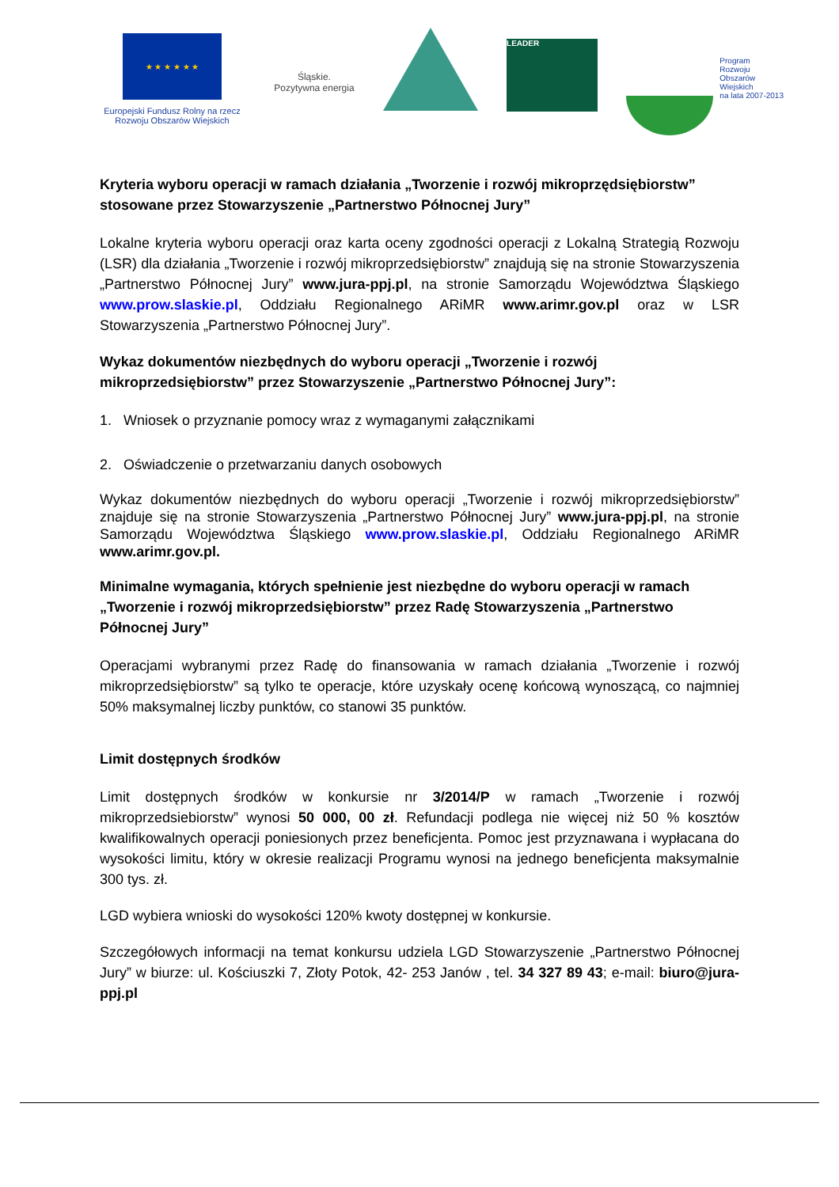★ ★ ★ ★ ★ ★
Europejski Fundusz Rolny na rzecz Rozwoju Obszarów Wiejskich
Śląskie.
Pozytywna energia
LEADER
Program
Rozwoju
Obszarów
Wiejskich
na lata 2007-2013
Kryteria wyboru operacji w ramach działania „Tworzenie i rozwój mikroprzędsiębiorstw” stosowane przez Stowarzyszenie „Partnerstwo Północnej Jury”
Lokalne kryteria wyboru operacji oraz karta oceny zgodności operacji z Lokalną Strategią Rozwoju (LSR) dla działania „Tworzenie i rozwój mikroprzedsiębiorstw” znajdują się na stronie Stowarzyszenia „Partnerstwo Północnej Jury” www.jura-ppj.pl, na stronie Samorządu Województwa Śląskiego www.prow.slaskie.pl, Oddziału Regionalnego ARiMR www.arimr.gov.pl oraz w LSR Stowarzyszenia „Partnerstwo Północnej Jury”.
Wykaz dokumentów niezbędnych do wyboru operacji „Tworzenie i rozwój mikroprzedsiębiorstw” przez Stowarzyszenie „Partnerstwo Północnej Jury”:
1. Wniosek o przyznanie pomocy wraz z wymaganymi załącznikami
2. Oświadczenie o przetwarzaniu danych osobowych
Wykaz dokumentów niezbędnych do wyboru operacji „Tworzenie i rozwój mikroprzedsiębiorstw” znajduje się na stronie Stowarzyszenia „Partnerstwo Północnej Jury” www.jura-ppj.pl, na stronie Samorządu Województwa Śląskiego www.prow.slaskie.pl, Oddziału Regionalnego ARiMR www.arimr.gov.pl.
Minimalne wymagania, których spełnienie jest niezbędne do wyboru operacji w ramach „Tworzenie i rozwój mikroprzedsiębiorstw” przez Radę Stowarzyszenia „Partnerstwo Północnej Jury”
Operacjami wybranymi przez Radę do finansowania w ramach działania „Tworzenie i rozwój mikroprzedsiębiorstw” są tylko te operacje, które uzyskały ocenę końcową wynoszącą, co najmniej 50% maksymalnej liczby punktów, co stanowi 35 punktów.
Limit dostępnych środków
Limit dostępnych środków w konkursie nr 3/2014/P w ramach „Tworzenie i rozwój mikroprzedsiebiorstw” wynosi 50 000, 00 zł. Refundacji podlega nie więcej niż 50 % kosztów kwalifikowalnych operacji poniesionych przez beneficjenta. Pomoc jest przyznawana i wypłacana do wysokości limitu, który w okresie realizacji Programu wynosi na jednego beneficjenta maksymalnie 300 tys. zł.
LGD wybiera wnioski do wysokości 120% kwoty dostępnej w konkursie.
Szczegółowych informacji na temat konkursu udziela LGD Stowarzyszenie „Partnerstwo Północnej Jury” w biurze: ul. Kościuszki 7, Złoty Potok, 42- 253 Janów , tel. 34 327 89 43; e-mail: biuro@jura-ppj.pl